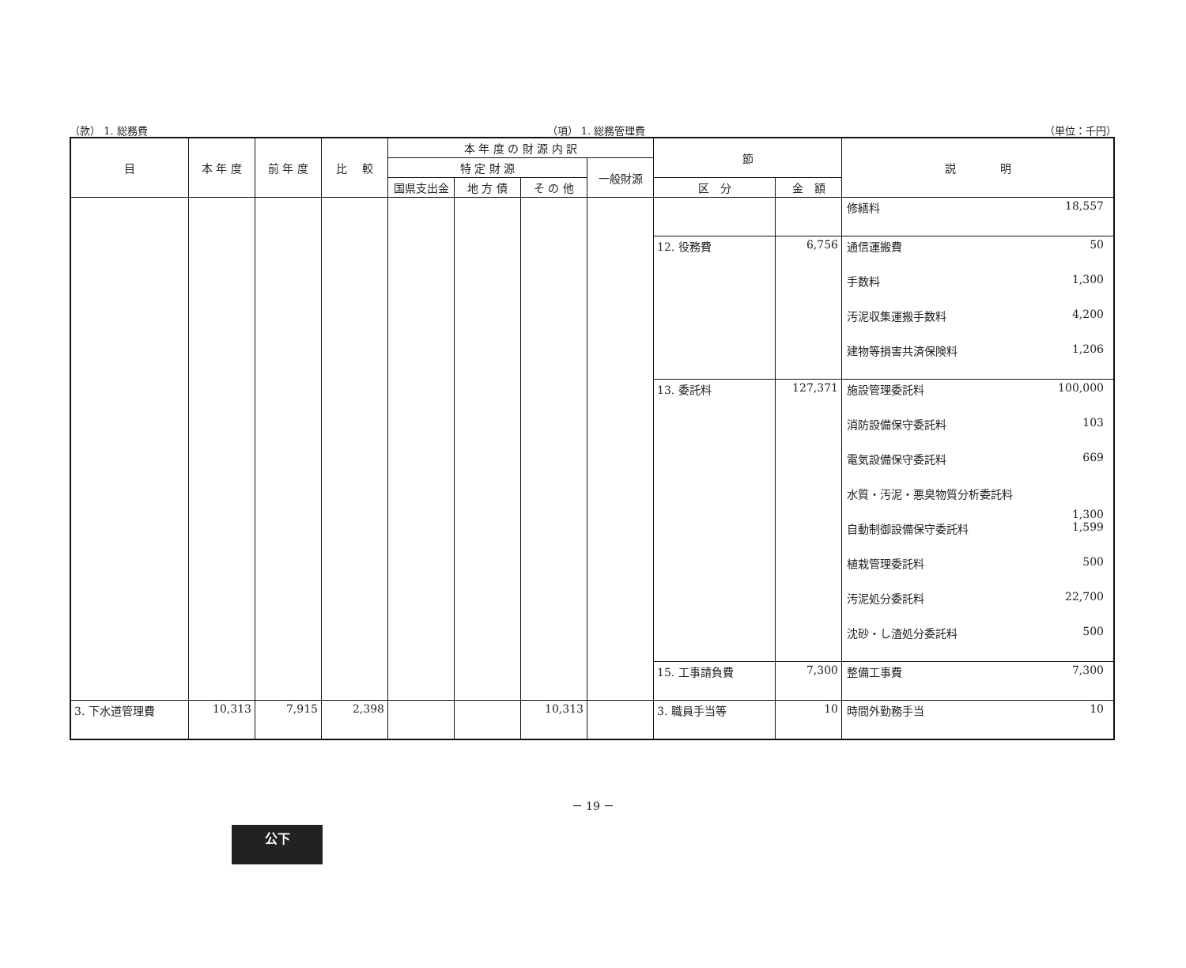（款） 1. 総務費 （項） 1. 総務管理費 （単位：千円）
| 目 | 本 年 度 | 前 年 度 | 比 較 | 本 年 度 の 財 源 内 訳 | | | | 節 | | 説 明 |
| --- | --- | --- | --- | --- | --- | --- | --- | --- | --- | --- |
| | | | | 特 定 財 源 | | | 一般財源 | | | |
| | | | | 国県支出金 | 地 方 債 | そ の 他 | | 区 分 | 金 額 | |
| | | | | | | | | | | 修繕料 18,557 |
| | | | | | | | | 12. 役務費 | 6,756 | 通信運搬費 50 手数料 1,300 汚泥収集運搬手数料 4,200 建物等損害共済保険料 1,206 |
| | | | | | | | | 13. 委託料 | 127,371 | 施設管理委託料 100,000 消防設備保守委託料 103 電気設備保守委託料 669 水質・汚泥・悪臭物質分析委託料 1,300 自動制御設備保守委託料 1,599 植栽管理委託料 500 汚泥処分委託料 22,700 沈砂・し渣処分委託料 500 |
| | | | | | | | | 15. 工事請負費 | 7,300 | 整備工事費 7,300 |
| 3. 下水道管理費 | 10,313 | 7,915 | 2,398 | | | 10,313 | | 3. 職員手当等 | 10 | 時間外勤務手当 10 |
－ 19 －
公下